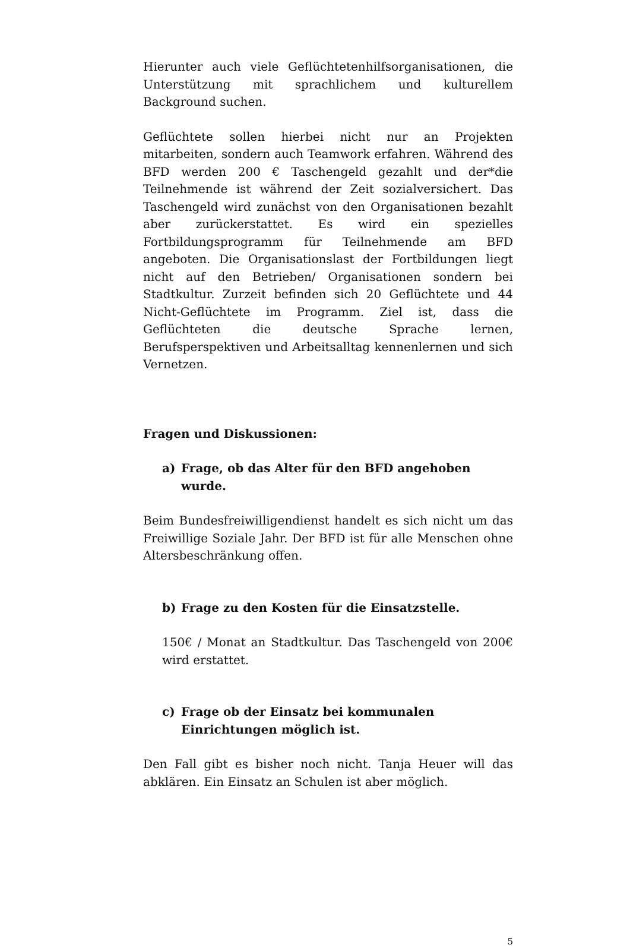Hierunter auch viele Geflüchtetenhilfsorganisationen, die Unterstützung mit sprachlichem und kulturellem Background suchen.
Geflüchtete sollen hierbei nicht nur an Projekten mitarbeiten, sondern auch Teamwork erfahren. Während des BFD werden 200 € Taschengeld gezahlt und der*die Teilnehmende ist während der Zeit sozialversichert. Das Taschengeld wird zunächst von den Organisationen bezahlt aber zurückerstattet. Es wird ein spezielles Fortbildungsprogramm für Teilnehmende am BFD angeboten. Die Organisationslast der Fortbildungen liegt nicht auf den Betrieben/ Organisationen sondern bei Stadtkultur. Zurzeit befinden sich 20 Geflüchtete und 44 Nicht-Geflüchtete im Programm. Ziel ist, dass die Geflüchteten die deutsche Sprache lernen, Berufsperspektiven und Arbeitsalltag kennenlernen und sich Vernetzen.
Fragen und Diskussionen:
a) Frage, ob das Alter für den BFD angehoben wurde.
Beim Bundesfreiwilligendienst handelt es sich nicht um das Freiwillige Soziale Jahr. Der BFD ist für alle Menschen ohne Altersbeschränkung offen.
b) Frage zu den Kosten für die Einsatzstelle.
150€ / Monat an Stadtkultur. Das Taschengeld von 200€ wird erstattet.
c) Frage ob der Einsatz bei kommunalen Einrichtungen möglich ist.
Den Fall gibt es bisher noch nicht. Tanja Heuer will das abklären. Ein Einsatz an Schulen ist aber möglich.
5